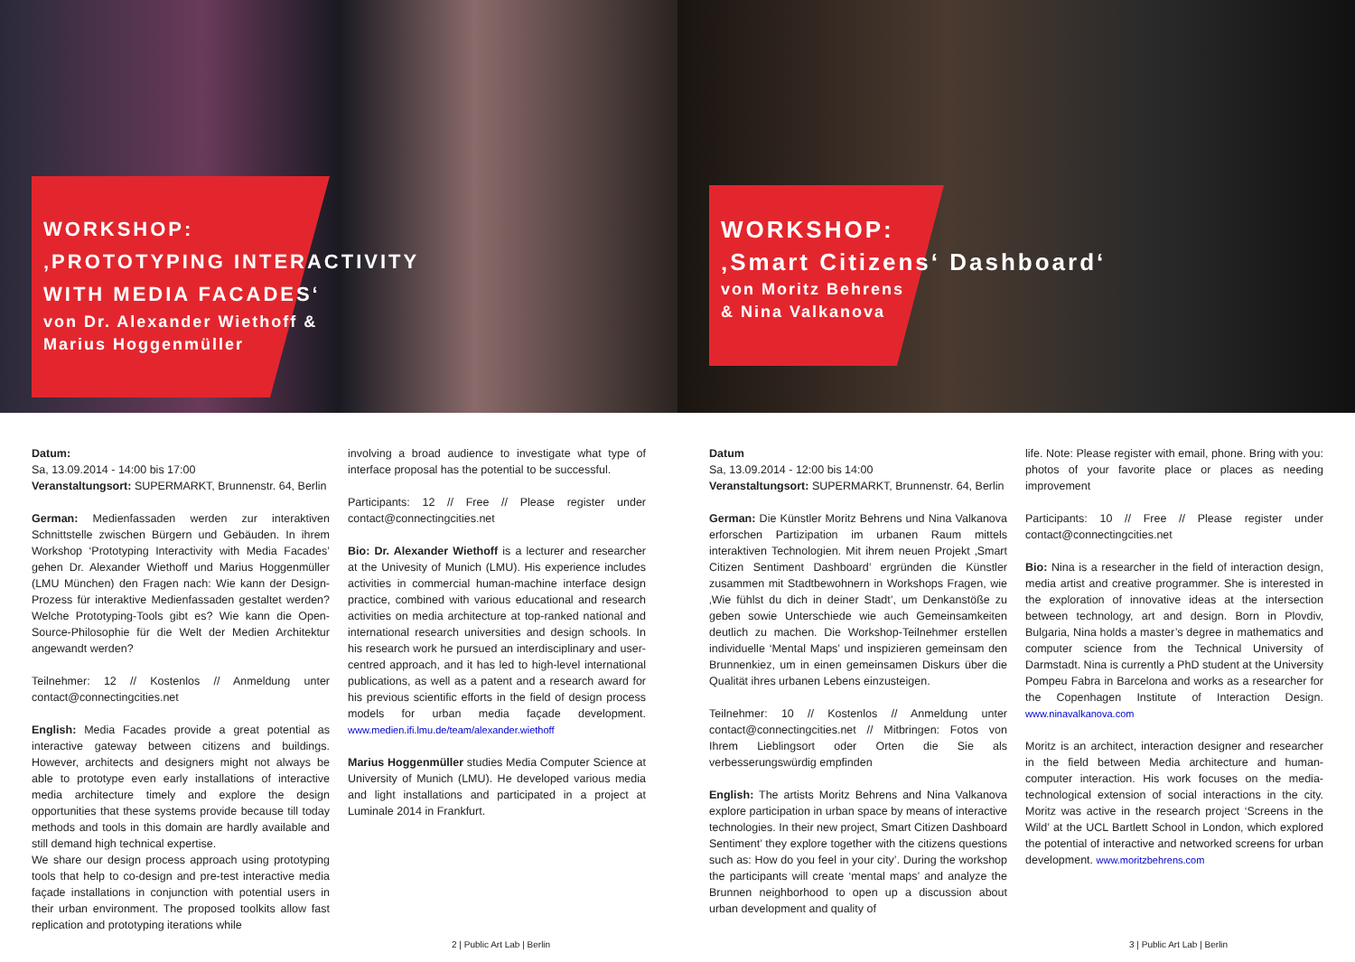WORKSHOP:
‚PROTOTYPING INTERACTIVITY
WITH MEDIA FACADES‘
von Dr. Alexander Wiethoff &
Marius Hoggenmüller
WORKSHOP:
‚Smart Citizens‘ Dashboard‘
von Moritz Behrens
& Nina Valkanova
Datum:
Sa, 13.09.2014 - 14:00 bis 17:00
Veranstaltungsort: SUPERMARKT, Brunnenstr. 64, Berlin
German: Medienfassaden werden zur interaktiven Schnittstelle zwischen Bürgern und Gebäuden. In ihrem Workshop ‘Prototyping Interactivity with Media Facades’ gehen Dr. Alexander Wiethoff und Marius Hoggenmüller (LMU München) den Fragen nach: Wie kann der Design-Prozess für interaktive Medienfassaden gestaltet werden? Welche Prototyping-Tools gibt es? Wie kann die Open-Source-Philosophie für die Welt der Medien Architektur angewandt werden?
Teilnehmer: 12 // Kostenlos // Anmeldung unter contact@connectingcities.net
English: Media Facades provide a great potential as interactive gateway between citizens and buildings. However, architects and designers might not always be able to prototype even early installations of interactive media architecture timely and explore the design opportunities that these systems provide because till today methods and tools in this domain are hardly available and still demand high technical expertise.
We share our design process approach using prototyping tools that help to co-design and pre-test interactive media façade installations in conjunction with potential users in their urban environment. The proposed toolkits allow fast replication and prototyping iterations while
involving a broad audience to investigate what type of interface proposal has the potential to be successful.
Participants: 12 // Free // Please register under contact@connectingcities.net
Bio: Dr. Alexander Wiethoff is a lecturer and researcher at the Univesity of Munich (LMU). His experience includes activities in commercial human-machine interface design practice, combined with various educational and research activities on media architecture at top-ranked national and international research universities and design schools. In his research work he pursued an interdisciplinary and user-centred approach, and it has led to high-level international publications, as well as a patent and a research award for his previous scientific efforts in the field of design process models for urban media façade development. www.medien.ifi.lmu.de/team/alexander.wiethoff
Marius Hoggenmüller studies Media Computer Science at University of Munich (LMU). He developed various media and light installations and participated in a project at Luminale 2014 in Frankfurt.
Datum
Sa, 13.09.2014 - 12:00 bis 14:00
Veranstaltungsort: SUPERMARKT, Brunnenstr. 64, Berlin
German: Die Künstler Moritz Behrens und Nina Valkanova erforschen Partizipation im urbanen Raum mittels interaktiven Technologien. Mit ihrem neuen Projekt ‚Smart Citizen Sentiment Dashboard’ ergründen die Künstler zusammen mit Stadtbewohnern in Workshops Fragen, wie ‚Wie fühlst du dich in deiner Stadt’, um Denkanstöße zu geben sowie Unterschiede wie auch Gemeinsamkeiten deutlich zu machen. Die Workshop-Teilnehmer erstellen individuelle ‘Mental Maps’ und inspizieren gemeinsam den Brunnenkiez, um in einen gemeinsamen Diskurs über die Qualität ihres urbanen Lebens einzusteigen.
Teilnehmer: 10 // Kostenlos // Anmeldung unter contact@connectingcities.net // Mitbringen: Fotos von Ihrem Lieblingsort oder Orten die Sie als verbesserungswürdig empfinden
English: The artists Moritz Behrens and Nina Valkanova explore participation in urban space by means of interactive technologies. In their new project, Smart Citizen Dashboard Sentiment’ they explore together with the citizens questions such as: How do you feel in your city’. During the workshop the participants will create ‘mental maps’ and analyze the Brunnen neighborhood to open up a discussion about urban development and quality of
life. Note: Please register with email, phone. Bring with you: photos of your favorite place or places as needing improvement
Participants: 10 // Free // Please register under contact@connectingcities.net
Bio: Nina is a researcher in the field of interaction design, media artist and creative programmer. She is interested in the exploration of innovative ideas at the intersection between technology, art and design. Born in Plovdiv, Bulgaria, Nina holds a master’s degree in mathematics and computer science from the Technical University of Darmstadt. Nina is currently a PhD student at the University Pompeu Fabra in Barcelona and works as a researcher for the Copenhagen Institute of Interaction Design. www.ninavalkanova.com
Moritz is an architect, interaction designer and researcher in the field between Media architecture and human-computer interaction. His work focuses on the media-technological extension of social interactions in the city. Moritz was active in the research project ‘Screens in the Wild’ at the UCL Bartlett School in London, which explored the potential of interactive and networked screens for urban development. www.moritzbehrens.com
2 | Public Art Lab | Berlin 3 | Public Art Lab | Berlin